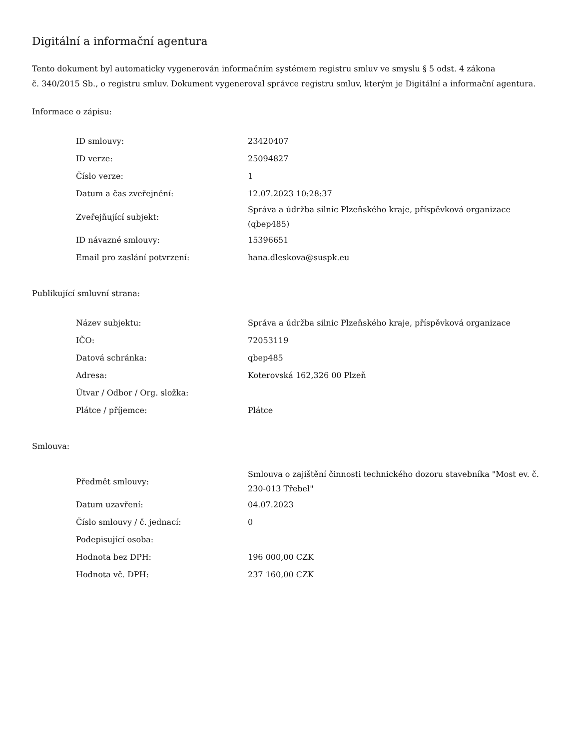Digitální a informační agentura
Tento dokument byl automaticky vygenerován informačním systémem registru smluv ve smyslu § 5 odst. 4 zákona
č. 340/2015 Sb., o registru smluv. Dokument vygeneroval správce registru smluv, kterým je Digitální a informační agentura.
Informace o zápisu:
| ID smlouvy: | 23420407 |
| ID verze: | 25094827 |
| Číslo verze: | 1 |
| Datum a čas zveřejnění: | 12.07.2023 10:28:37 |
| Zveřejňující subjekt: | Správa a údržba silnic Plzeňského kraje, příspěvková organizace (qbep485) |
| ID návazné smlouvy: | 15396651 |
| Email pro zaslání potvrzení: | hana.dleskova@suspk.eu |
Publikující smluvní strana:
| Název subjektu: | Správa a údržba silnic Plzeňského kraje, příspěvková organizace |
| IČO: | 72053119 |
| Datová schránka: | qbep485 |
| Adresa: | Koterovská 162,326 00 Plzeň |
| Útvar / Odbor / Org. složka: | |
| Plátce / příjemce: | Plátce |
Smlouva:
| Předmět smlouvy: | Smlouva o zajištění činnosti technického dozoru stavebníka "Most ev. č. 230-013 Třebel" |
| Datum uzavření: | 04.07.2023 |
| Číslo smlouvy / č. jednací: | 0 |
| Podepisující osoba: | |
| Hodnota bez DPH: | 196 000,00 CZK |
| Hodnota vč. DPH: | 237 160,00 CZK |